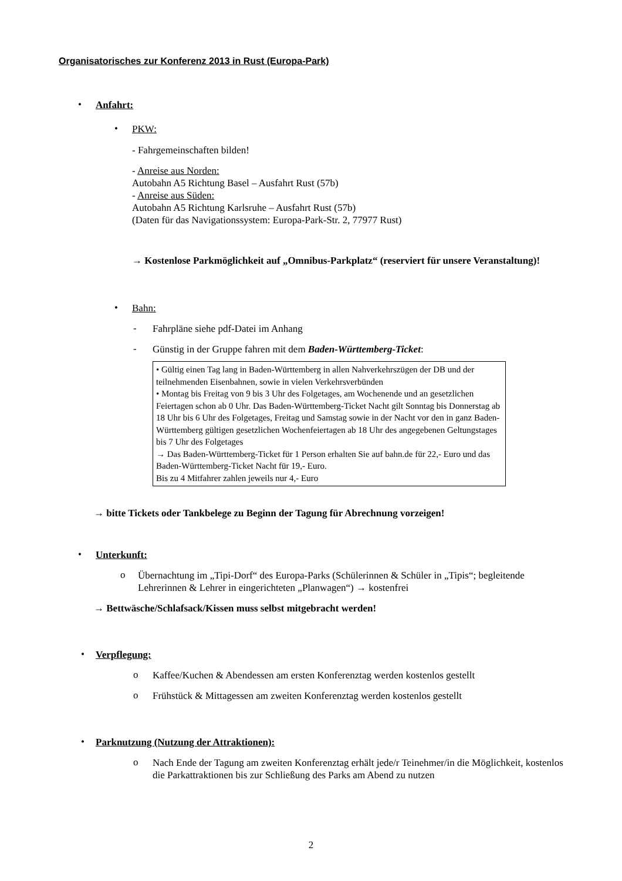Organisatorisches zur Konferenz 2013 in Rust (Europa-Park)
•
Anfahrt:
•
PKW:
- Fahrgemeinschaften bilden!
- Anreise aus Norden:
Autobahn A5 Richtung Basel – Ausfahrt Rust (57b)
- Anreise aus Süden:
Autobahn A5 Richtung Karlsruhe – Ausfahrt Rust (57b)
(Daten für das Navigationssystem: Europa-Park-Str. 2, 77977 Rust)
→ Kostenlose Parkmöglichkeit auf „Omnibus-Parkplatz“ (reserviert für unsere Veranstaltung)!
•
Bahn:
-
Fahrpläne siehe pdf-Datei im Anhang
-
Günstig in der Gruppe fahren mit dem Baden-Württemberg-Ticket:
• Gültig einen Tag lang in Baden-Württemberg in allen Nahverkehrszügen der DB und der teilnehmenden Eisenbahnen, sowie in vielen Verkehrsverbünden
• Montag bis Freitag von 9 bis 3 Uhr des Folgetages, am Wochenende und an gesetzlichen Feiertagen schon ab 0 Uhr. Das Baden-Württemberg-Ticket Nacht gilt Sonntag bis Donnerstag ab 18 Uhr bis 6 Uhr des Folgetages, Freitag und Samstag sowie in der Nacht vor den in ganz Baden-Württemberg gültigen gesetzlichen Wochenfeiertagen ab 18 Uhr des angegebenen Geltungstages bis 7 Uhr des Folgetages
→ Das Baden-Württemberg-Ticket für 1 Person erhalten Sie auf bahn.de für 22,- Euro und das Baden-Württemberg-Ticket Nacht für 19,- Euro.
Bis zu 4 Mitfahrer zahlen jeweils nur 4,- Euro
→ bitte Tickets oder Tankbelege zu Beginn der Tagung für Abrechnung vorzeigen!
•
Unterkunft:
o
Übernachtung im „Tipi-Dorf“ des Europa-Parks (Schülerinnen & Schüler in „Tipis“; begleitende Lehrerinnen & Lehrer in eingerichteten „Planwagen“) → kostenfrei
→ Bettwäsche/Schlafsack/Kissen muss selbst mitgebracht werden!
•
Verpflegung:
o
Kaffee/Kuchen & Abendessen am ersten Konferenztag werden kostenlos gestellt
o
Frühstück & Mittagessen am zweiten Konferenztag werden kostenlos gestellt
•
Parknutzung (Nutzung der Attraktionen):
o
Nach Ende der Tagung am zweiten Konferenztag erhält jede/r Teinehmer/in die Möglichkeit, kostenlos die Parkattraktionen bis zur Schließung des Parks am Abend zu nutzen
2